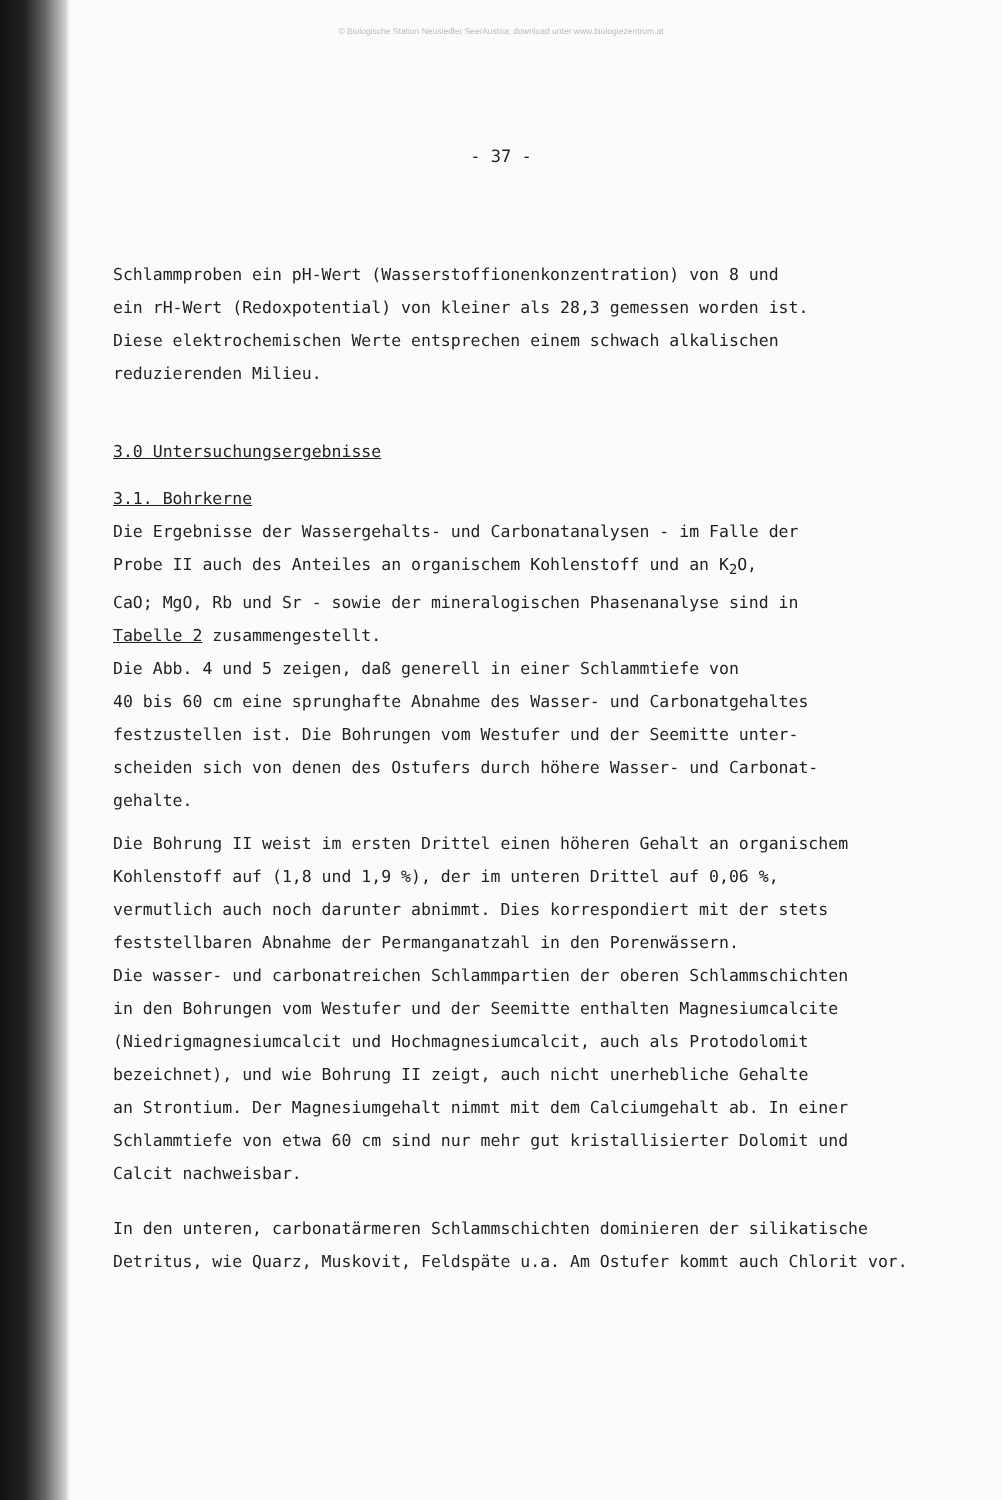© Biologische Station Neusiedler See/Austria; download unter www.biologiezentrum.at
- 37 -
Schlammproben ein pH-Wert (Wasserstoffionenkonzentration) von 8 und
ein rH-Wert (Redoxpotential) von kleiner als 28,3 gemessen worden ist.
Diese elektrochemischen Werte entsprechen einem schwach alkalischen
reduzierenden Milieu.
3.0 Untersuchungsergebnisse
3.1. Bohrkerne
Die Ergebnisse der Wassergehalts- und Carbonatanalysen - im Falle der
Probe II auch des Anteiles an organischem Kohlenstoff und an K<sub>2</sub>O,
CaO; MgO, Rb und Sr - sowie der mineralogischen Phasenanalyse sind in
Tabelle 2 zusammengestellt.
Die Abb. 4 und 5 zeigen, daß generell in einer Schlammtiefe von
40 bis 60 cm eine sprunghafte Abnahme des Wasser- und Carbonatgehaltes
festzustellen ist. Die Bohrungen vom Westufer und der Seemitte unter-
scheiden sich von denen des Ostufers durch höhere Wasser- und Carbonat-
gehalte.
Die Bohrung II weist im ersten Drittel einen höheren Gehalt an organischem
Kohlenstoff auf (1,8 und 1,9 %), der im unteren Drittel auf 0,06 %,
vermutlich auch noch darunter abnimmt. Dies korrespondiert mit der stets
feststellbaren Abnahme der Permanganatzahl in den Porenwässern.
Die wasser- und carbonatreichen Schlammpartien der oberen Schlammschichten
in den Bohrungen vom Westufer und der Seemitte enthalten Magnesiumcalcite
(Niedrigmagnesiumcalcit und Hochmagnesiumcalcit, auch als Protodolomit
bezeichnet), und wie Bohrung II zeigt, auch nicht unerhebliche Gehalte
an Strontium. Der Magnesiumgehalt nimmt mit dem Calciumgehalt ab. In einer
Schlammtiefe von etwa 60 cm sind nur mehr gut kristallisierter Dolomit und
Calcit nachweisbar.
In den unteren, carbonatärmeren Schlammschichten dominieren der silikatische
Detritus, wie Quarz, Muskovit, Feldspäte u.a. Am Ostufer kommt auch Chlorit vor.